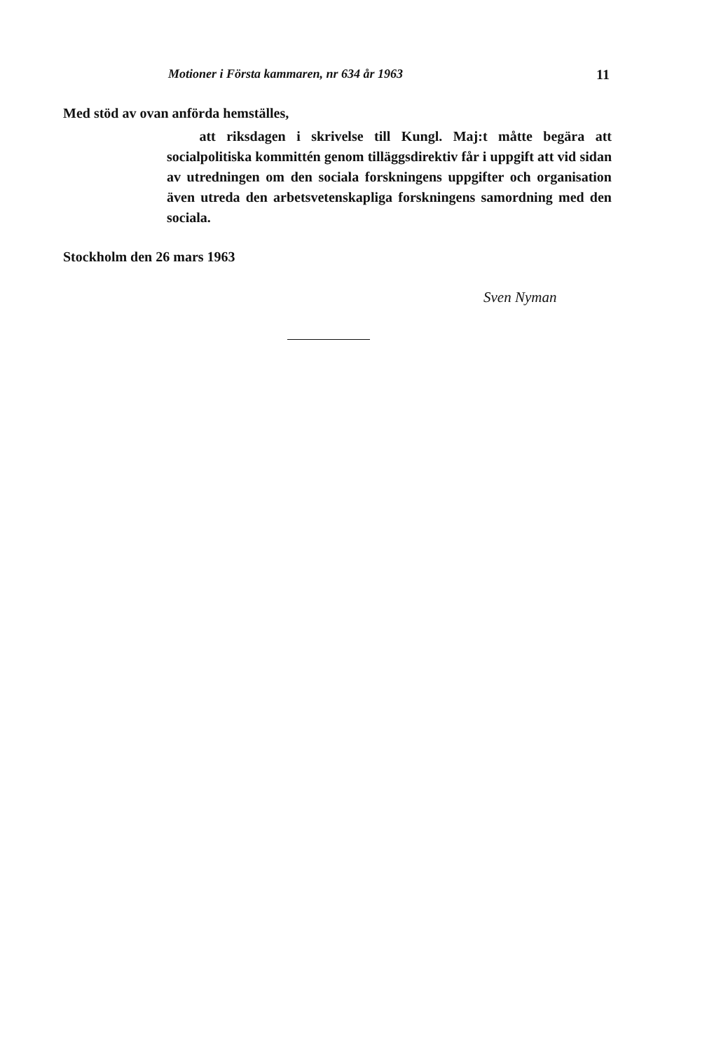Motioner i Första kammaren, nr 634 år 1963 11
Med stöd av ovan anförda hemställes,
att riksdagen i skrivelse till Kungl. Maj:t måtte begära att socialpolitiska kommittén genom tilläggsdirektiv får i uppgift att vid sidan av utredningen om den sociala forskningens uppgifter och organisation även utreda den arbetsvetenskapliga forskningens samordning med den sociala.
Stockholm den 26 mars 1963
Sven Nyman